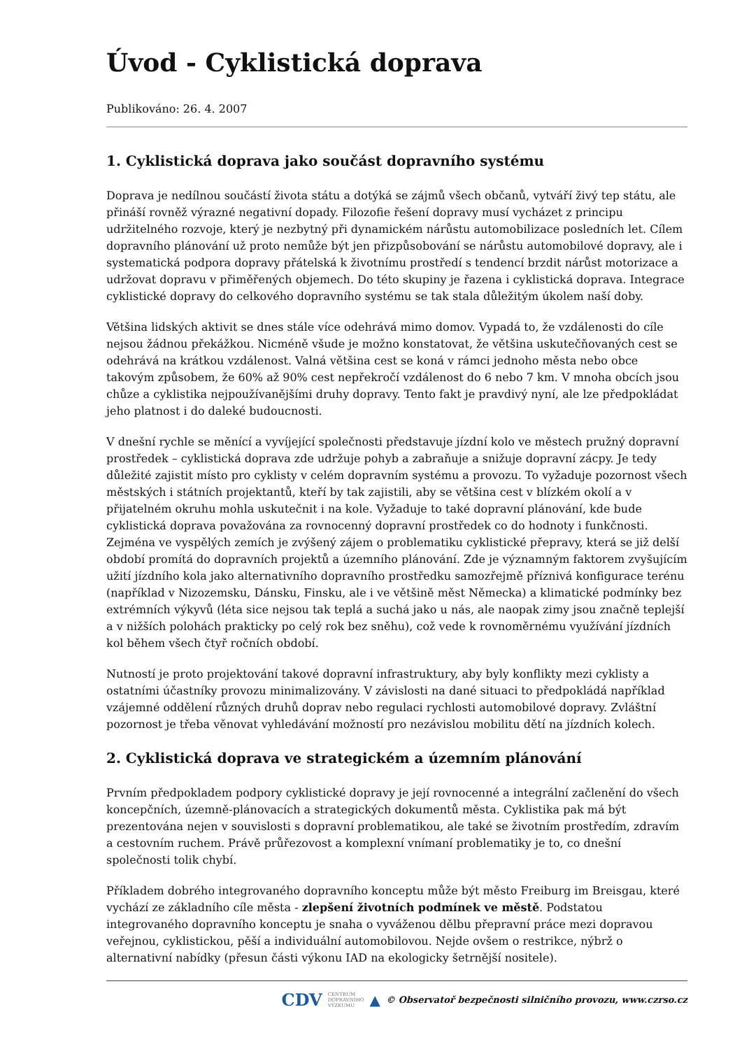Úvod - Cyklistická doprava
Publikováno: 26. 4. 2007
1. Cyklistická doprava jako součást dopravního systému
Doprava je nedílnou součástí života státu a dotýká se zájmů všech občanů, vytváří živý tep státu, ale přináší rovněž výrazné negativní dopady. Filozofie řešení dopravy musí vycházet z principu udržitelného rozvoje, který je nezbytný při dynamickém nárůstu automobilizace posledních let. Cílem dopravního plánování už proto nemůže být jen přizpůsobování se nárůstu automobilové dopravy, ale i systematická podpora dopravy přátelská k životnímu prostředí s tendencí brzdit nárůst motorizace a udržovat dopravu v přiměřených objemech. Do této skupiny je řazena i cyklistická doprava. Integrace cyklistické dopravy do celkového dopravního systému se tak stala důležitým úkolem naší doby.
Většina lidských aktivit se dnes stále více odehrává mimo domov. Vypadá to, že vzdálenosti do cíle nejsou žádnou překážkou. Nicméně všude je možno konstatovat, že většina uskutečňovaných cest se odehrává na krátkou vzdálenost. Valná většina cest se koná v rámci jednoho města nebo obce takovým způsobem, že 60% až 90% cest nepřekročí vzdálenost do 6 nebo 7 km. V mnoha obcích jsou chůze a cyklistika nejpoužívanějšími druhy dopravy. Tento fakt je pravdivý nyní, ale lze předpokládat jeho platnost i do daleké budoucnosti.
V dnešní rychle se měnící a vyvíjející společnosti představuje jízdní kolo ve městech pružný dopravní prostředek – cyklistická doprava zde udržuje pohyb a zabraňuje a snižuje dopravní zácpy. Je tedy důležité zajistit místo pro cyklisty v celém dopravním systému a provozu. To vyžaduje pozornost všech městských i státních projektantů, kteří by tak zajistili, aby se většina cest v blízkém okolí a v přijatelném okruhu mohla uskutečnit i na kole. Vyžaduje to také dopravní plánování, kde bude cyklistická doprava považována za rovnocenný dopravní prostředek co do hodnoty i funkčnosti. Zejména ve vyspělých zemích je zvýšený zájem o problematiku cyklistické přepravy, která se již delší období promítá do dopravních projektů a územního plánování. Zde je významným faktorem zvyšujícím užití jízdního kola jako alternativního dopravního prostředku samozřejmě příznivá konfigurace terénu (například v Nizozemsku, Dánsku, Finsku, ale i ve většině měst Německa) a klimatické podmínky bez extrémních výkyvů (léta sice nejsou tak teplá a suchá jako u nás, ale naopak zimy jsou značně teplejší a v nižších polohách prakticky po celý rok bez sněhu), což vede k rovnoměrnému využívání jízdních kol během všech čtyř ročních období.
Nutností je proto projektování takové dopravní infrastruktury, aby byly konflikty mezi cyklisty a ostatními účastníky provozu minimalizovány. V závislosti na dané situaci to předpokládá například vzájemné oddělení různých druhů doprav nebo regulaci rychlosti automobilové dopravy. Zvláštní pozornost je třeba věnovat vyhledávání možností pro nezávislou mobilitu dětí na jízdních kolech.
2. Cyklistická doprava ve strategickém a územním plánování
Prvním předpokladem podpory cyklistické dopravy je její rovnocenné a integrální začlenění do všech koncepčních, územně-plánovacích a strategických dokumentů města. Cyklistika pak má být prezentována nejen v souvislosti s dopravní problematikou, ale také se životním prostředím, zdravím a cestovním ruchem. Právě průřezovost a komplexní vnímaní problematiky je to, co dnešní společnosti tolik chybí.
Příkladem dobrého integrovaného dopravního konceptu může být město Freiburg im Breisgau, které vychází ze základního cíle města - zlepšení životních podmínek ve městě. Podstatou integrovaného dopravního konceptu je snaha o vyváženou dělbu přepravní práce mezi dopravou veřejnou, cyklistickou, pěší a individuální automobilovou. Nejde ovšem o restrikce, nýbrž o alternativní nabídky (přesun části výkonu IAD na ekologicky šetrnější nositele).
CDV CENTRUM
DOPRAVNÍHO
VÝZKUMU ▲ © Observatoř bezpečnosti silničního provozu, www.czrso.cz